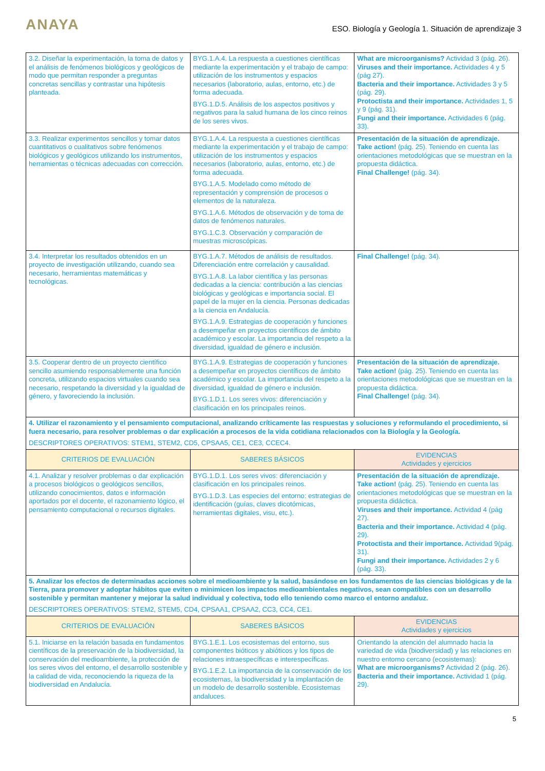ANAYA ESO. Biología y Geología 1. Situación de aprendizaje 3
| 3.2. Diseñar la experimentación, la toma de datos y el análisis de fenómenos biológicos y geológicos de modo que permitan responder a preguntas concretas sencillas y contrastar una hipótesis planteada. | BYG.1.A.4. La respuesta a cuestiones científicas mediante la experimentación y el trabajo de campo: utilización de los instrumentos y espacios necesarios (laboratorio, aulas, entorno, etc.) de forma adecuada. BYG.1.D.5. Análisis de los aspectos positivos y negativos para la salud humana de los cinco reinos de los seres vivos. | What are microorganisms? Actividad 3 (pág. 26). Viruses and their importance. Actividades 4 y 5 (pág 27). Bacteria and their importance. Actividades 3 y 5 (pág. 29). Protoctista and their importance. Actividades 1, 5 y 9 (pág. 31). Fungi and their importance. Actividades 6 (pág. 33). |
| 3.3. Realizar experimentos sencillos y tomar datos cuantitativos o cualitativos sobre fenómenos biológicos y geológicos utilizando los instrumentos, herramientas o técnicas adecuadas con corrección. | BYG.1.A.4. La respuesta a cuestiones científicas mediante la experimentación y el trabajo de campo: utilización de los instrumentos y espacios necesarios (laboratorio, aulas, entorno, etc.) de forma adecuada. BYG.1.A.5. Modelado como método de representación y comprensión de procesos o elementos de la naturaleza. BYG.1.A.6. Métodos de observación y de toma de datos de fenómenos naturales. BYG.1.C.3. Observación y comparación de muestras microscópicas. | Presentación de la situación de aprendizaje. Take action! (pág. 25). Teniendo en cuenta las orientaciones metodológicas que se muestran en la propuesta didáctica. Final Challenge! (pág. 34). |
| 3.4. Interpretar los resultados obtenidos en un proyecto de investigación utilizando, cuando sea necesario, herramientas matemáticas y tecnológicas. | BYG.1.A.7. Métodos de análisis de resultados. Diferenciación entre correlación y causalidad. BYG.1.A.8. La labor científica y las personas dedicadas a la ciencia: contribución a las ciencias biológicas y geológicas e importancia social. El papel de la mujer en la ciencia. Personas dedicadas a la ciencia en Andalucía. BYG.1.A.9. Estrategias de cooperación y funciones a desempeñar en proyectos científicos de ámbito académico y escolar. La importancia del respeto a la diversidad, igualdad de género e inclusión. | Final Challenge! (pág. 34). |
| 3.5. Cooperar dentro de un proyecto científico sencillo asumiendo responsablemente una función concreta, utilizando espacios virtuales cuando sea necesario, respetando la diversidad y la igualdad de género, y favoreciendo la inclusión. | BYG.1.A.9. Estrategias de cooperación y funciones a desempeñar en proyectos científicos de ámbito académico y escolar. La importancia del respeto a la diversidad, igualdad de género e inclusión. BYG.1.D.1. Los seres vivos: diferenciación y clasificación en los principales reinos. | Presentación de la situación de aprendizaje. Take action! (pág. 25). Teniendo en cuenta las orientaciones metodológicas que se muestran en la propuesta didáctica. Final Challenge! (pág. 34). |
| 4. Utilizar el razonamiento y el pensamiento computacional, analizando críticamente las respuestas y soluciones y reformulando el procedimiento, si fuera necesario, para resolver problemas o dar explicación a procesos de la vida cotidiana relacionados con la Biología y la Geología. DESCRIPTORES OPERATIVOS: STEM1, STEM2, CD5, CPSAA5, CE1, CE3, CCEC4. | | |
| CRITERIOS DE EVALUACIÓN | SABERES BÁSICOS | EVIDENCIAS Actividades y ejercicios |
| 4.1. Analizar y resolver problemas o dar explicación a procesos biológicos o geológicos sencillos, utilizando conocimientos, datos e información aportados por el docente, el razonamiento lógico, el pensamiento computacional o recursos digitales. | BYG.1.D.1. Los seres vivos: diferenciación y clasificación en los principales reinos. BYG.1.D.3. Las especies del entorno: estrategias de identificación (guías, claves dicotómicas, herramientas digitales, visu, etc.). | Presentación de la situación de aprendizaje. Take action! (pág. 25). Teniendo en cuenta las orientaciones metodológicas que se muestran en la propuesta didáctica. Viruses and their importance. Actividad 4 (pág 27). Bacteria and their importance. Actividad 4 (pág. 29). Protoctista and their importance. Actividad 9(pág. 31). Fungi and their importance. Actividades 2 y 6 (pág. 33). |
| 5. Analizar los efectos de determinadas acciones sobre el medioambiente y la salud, basándose en los fundamentos de las ciencias biológicas y de la Tierra, para promover y adoptar hábitos que eviten o minimicen los impactos medioambientales negativos, sean compatibles con un desarrollo sostenible y permitan mantener y mejorar la salud individual y colectiva, todo ello teniendo como marco el entorno andaluz. DESCRIPTORES OPERATIVOS: STEM2, STEM5, CD4, CPSAA1, CPSAA2, CC3, CC4, CE1. | | |
| CRITERIOS DE EVALUACIÓN | SABERES BÁSICOS | EVIDENCIAS Actividades y ejercicios |
| 5.1. Iniciarse en la relación basada en fundamentos científicos de la preservación de la biodiversidad, la conservación del medioambiente, la protección de los seres vivos del entorno, el desarrollo sostenible y la calidad de vida, reconociendo la riqueza de la biodiversidad en Andalucía. | BYG.1.E.1. Los ecosistemas del entorno, sus componentes bióticos y abióticos y los tipos de relaciones intraespecíficas e interespecíficas. BYG.1.E.2. La importancia de la conservación de los ecosistemas, la biodiversidad y la implantación de un modelo de desarrollo sostenible. Ecosistemas andaluces. | Orientando la atención del alumnado hacia la variedad de vida (biodiversidad) y las relaciones en nuestro entorno cercano (ecosistemas): What are microorganisms? Actividad 2 (pág. 26). Bacteria and their importance. Actividad 1 (pág. 29). |
5